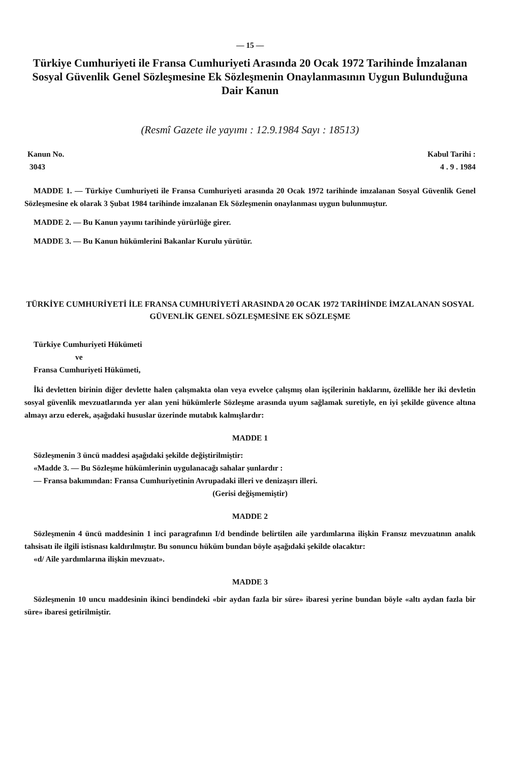— 15 —
Türkiye Cumhuriyeti ile Fransa Cumhuriyeti Arasında 20 Ocak 1972 Tarihinde İmzalanan Sosyal Güvenlik Genel Sözleşmesine Ek Sözleşmenin Onaylanmasının Uygun Bulunduğuna Dair Kanun
(Resmî Gazete ile yayımı : 12.9.1984 Sayı : 18513)
Kanun No. Kabul Tarihi :
3043 4 . 9 . 1984
MADDE 1. — Türkiye Cumhuriyeti ile Fransa Cumhuriyeti arasında 20 Ocak 1972 tarihinde imzalanan Sosyal Güvenlik Genel Sözleşmesine ek olarak 3 Şubat 1984 tarihinde imzalanan Ek Sözleşmenin onaylanması uygun bulunmuştur.
MADDE 2. — Bu Kanun yayımı tarihinde yürürlüğe girer.
MADDE 3. — Bu Kanun hükümlerini Bakanlar Kurulu yürütür.
TÜRKİYE CUMHURİYETİ İLE FRANSA CUMHURİYETİ ARASINDA 20 OCAK 1972 TARİHİNDE İMZALANAN SOSYAL GÜVENLİK GENEL SÖZLEŞMESİNE EK SÖZLEŞME
Türkiye Cumhuriyeti Hükümeti
ve
Fransa Cumhuriyeti Hükümeti,
İki devletten birinin diğer devlette halen çalışmakta olan veya evvelce çalışmış olan işçilerinin haklarını, özellikle her iki devletin sosyal güvenlik mevzuatlarında yer alan yeni hükümlerle Sözleşme arasında uyum sağlamak suretiyle, en iyi şekilde güvence altına almayı arzu ederek, aşağıdaki hususlar üzerinde mutabık kalmışlardır:
MADDE 1
Sözleşmenin 3 üncü maddesi aşağıdaki şekilde değiştirilmiştir:
«Madde 3. — Bu Sözleşme hükümlerinin uygulanacağı sahalar şunlardır :
— Fransa bakımından: Fransa Cumhuriyetinin Avrupadaki illeri ve denizaşırı illeri.
(Gerisi değişmemiştir)
MADDE 2
Sözleşmenin 4 üncü maddesinin 1 inci paragrafının I/d bendinde belirtilen aile yardımlarına ilişkin Fransız mevzuatının analık tahsisatı ile ilgili istisnası kaldırılmıştır. Bu sonuncu hüküm bundan böyle aşağıdaki şekilde olacaktır:
«d/ Aile yardımlarına ilişkin mevzuat».
MADDE 3
Sözleşmenin 10 uncu maddesinin ikinci bendindeki «bir aydan fazla bir süre» ibaresi yerine bundan böyle «altı aydan fazla bir süre» ibaresi getirilmiştir.